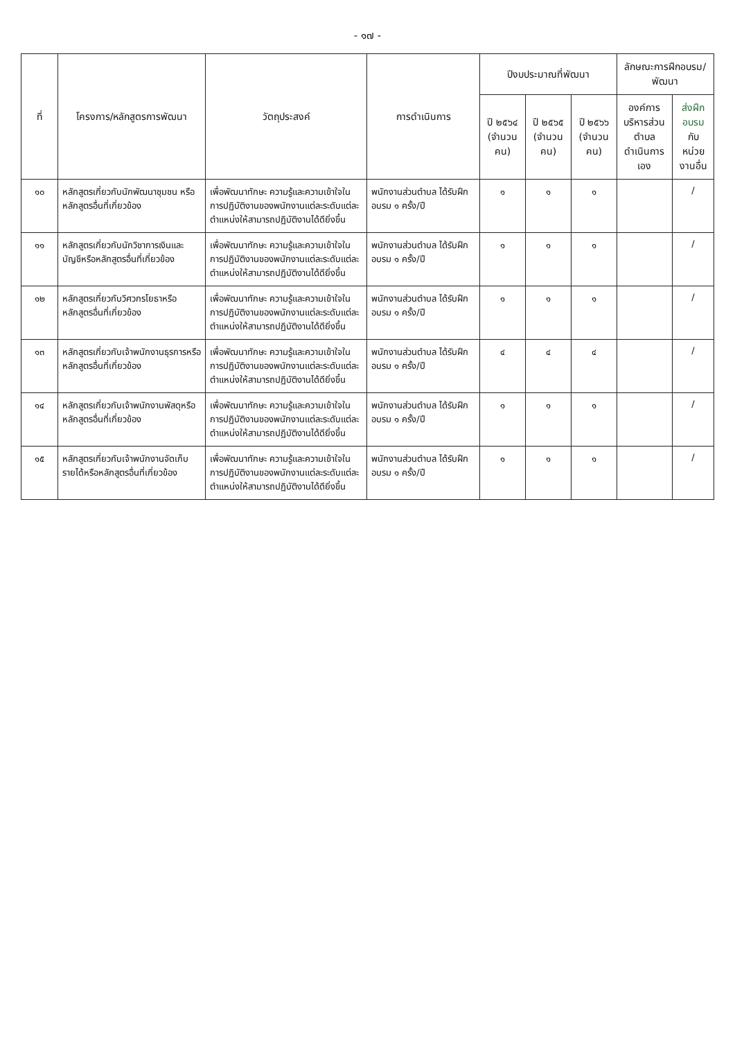- ๑๗ -
| ที่ | โครงการ/หลักสูตรการพัฒนา | วัตถุประสงค์ | การดำเนินการ | ปีงบประมาณที่พัฒนา | | | ลักษณะการฝึกอบรม/พัฒนา | |
| --- | --- | --- | --- | --- | --- | --- | --- | --- |
| | | | | ปี ๒๕๖๔ (จำนวน คน) | ปี ๒๕๖๕ (จำนวน คน) | ปี ๒๕๖๖ (จำนวน คน) | องค์การบริหารส่วนตำบล ดำเนินการเอง | ส่งฝึกอบรม กับหน่วยงานอื่น |
| ๑๐ | หลักสูตรเกี่ยวกับนักพัฒนาชุมชน หรือหลักสูตรอื่นที่เกี่ยวข้อง | เพื่อพัฒนาทักษะ ความรู้และความเข้าใจในการปฏิบัติงานของพนักงานแต่ละระดับแต่ละตำแหน่งให้สามารถปฏิบัติงานได้ดียิ่งขึ้น | พนักงานส่วนตำบล ได้รับฝึกอบรม ๑ ครั้ง/ปี | ๑ | ๑ | ๑ | | / |
| ๑๑ | หลักสูตรเกี่ยวกับนักวิชาการเงินและบัญชีหรือหลักสูตรอื่นที่เกี่ยวข้อง | เพื่อพัฒนาทักษะ ความรู้และความเข้าใจในการปฏิบัติงานของพนักงานแต่ละระดับแต่ละตำแหน่งให้สามารถปฏิบัติงานได้ดียิ่งขึ้น | พนักงานส่วนตำบล ได้รับฝึกอบรม ๑ ครั้ง/ปี | ๑ | ๑ | ๑ | | / |
| ๑๒ | หลักสูตรเกี่ยวกับวิศวกรโยธาหรือหลักสูตรอื่นที่เกี่ยวข้อง | เพื่อพัฒนาทักษะ ความรู้และความเข้าใจในการปฏิบัติงานของพนักงานแต่ละระดับแต่ละตำแหน่งให้สามารถปฏิบัติงานได้ดียิ่งขึ้น | พนักงานส่วนตำบล ได้รับฝึกอบรม ๑ ครั้ง/ปี | ๑ | ๑ | ๑ | | / |
| ๑๓ | หลักสูตรเกี่ยวกับเจ้าพนักงานธุรการหรือหลักสูตรอื่นที่เกี่ยวข้อง | เพื่อพัฒนาทักษะ ความรู้และความเข้าใจในการปฏิบัติงานของพนักงานแต่ละระดับแต่ละตำแหน่งให้สามารถปฏิบัติงานได้ดียิ่งขึ้น | พนักงานส่วนตำบล ได้รับฝึกอบรม ๑ ครั้ง/ปี | ๔ | ๔ | ๔ | | / |
| ๑๔ | หลักสูตรเกี่ยวกับเจ้าพนักงานพัสดุหรือหลักสูตรอื่นที่เกี่ยวข้อง | เพื่อพัฒนาทักษะ ความรู้และความเข้าใจในการปฏิบัติงานของพนักงานแต่ละระดับแต่ละตำแหน่งให้สามารถปฏิบัติงานได้ดียิ่งขึ้น | พนักงานส่วนตำบล ได้รับฝึกอบรม ๑ ครั้ง/ปี | ๑ | ๑ | ๑ | | / |
| ๑๕ | หลักสูตรเกี่ยวกับเจ้าพนักงานจัดเก็บรายได้หรือหลักสูตรอื่นที่เกี่ยวข้อง | เพื่อพัฒนาทักษะ ความรู้และความเข้าใจในการปฏิบัติงานของพนักงานแต่ละระดับแต่ละตำแหน่งให้สามารถปฏิบัติงานได้ดียิ่งขึ้น | พนักงานส่วนตำบล ได้รับฝึกอบรม ๑ ครั้ง/ปี | ๑ | ๑ | ๑ | | / |